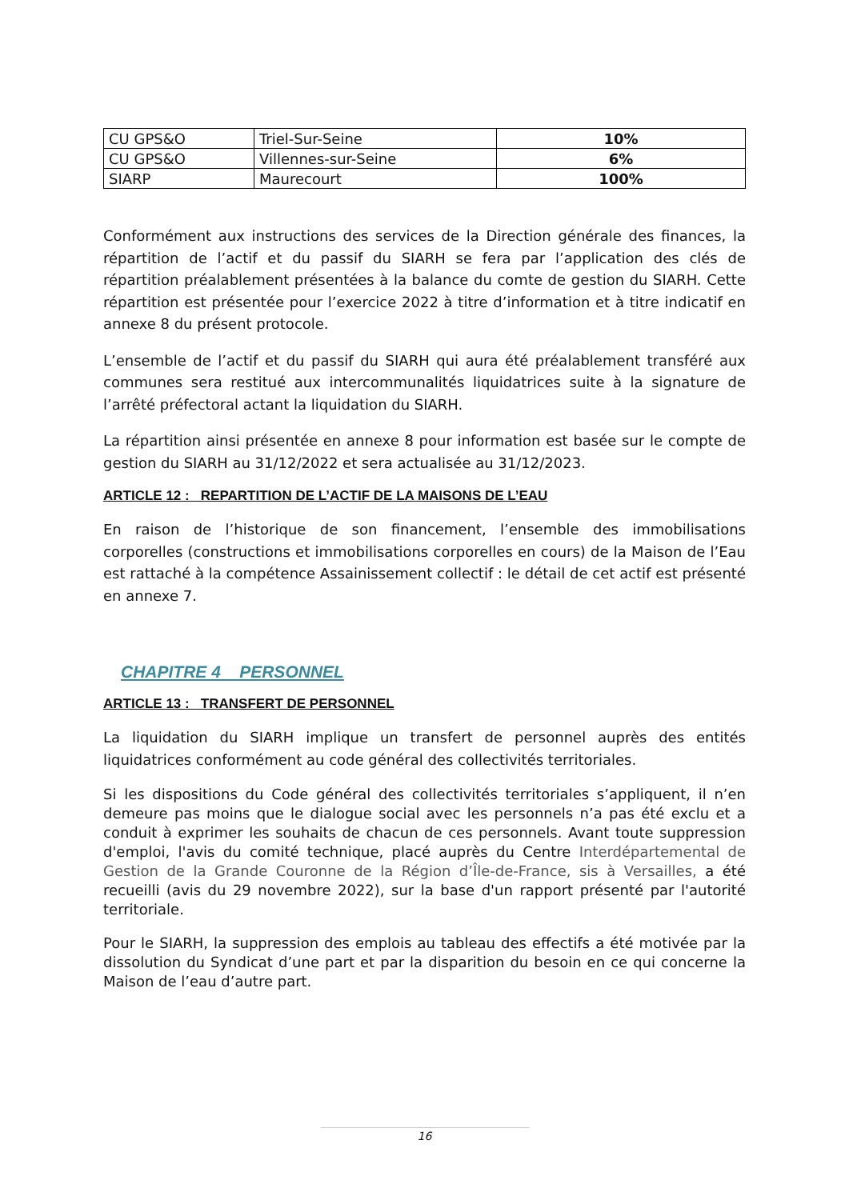| CU GPS&O | Triel-Sur-Seine | 10% |
| CU GPS&O | Villennes-sur-Seine | 6% |
| SIARP | Maurecourt | 100% |
Conformément aux instructions des services de la Direction générale des finances, la répartition de l’actif et du passif du SIARH se fera par l’application des clés de répartition préalablement présentées à la balance du comte de gestion du SIARH. Cette répartition est présentée pour l’exercice 2022 à titre d’information et à titre indicatif en annexe 8 du présent protocole.
L’ensemble de l’actif et du passif du SIARH qui aura été préalablement transféré aux communes sera restitué aux intercommunalités liquidatrices suite à la signature de l’arrêté préfectoral actant la liquidation du SIARH.
La répartition ainsi présentée en annexe 8 pour information est basée sur le compte de gestion du SIARH au 31/12/2022 et sera actualisée au 31/12/2023.
ARTICLE 12 : REPARTITION DE L’ACTIF DE LA MAISONS DE L’EAU
En raison de l’historique de son financement, l’ensemble des immobilisations corporelles (constructions et immobilisations corporelles en cours) de la Maison de l’Eau est rattaché à la compétence Assainissement collectif : le détail de cet actif est présenté en annexe 7.
CHAPITRE 4 PERSONNEL
ARTICLE 13 : TRANSFERT DE PERSONNEL
La liquidation du SIARH implique un transfert de personnel auprès des entités liquidatrices conformément au code général des collectivités territoriales.
Si les dispositions du Code général des collectivités territoriales s’appliquent, il n’en demeure pas moins que le dialogue social avec les personnels n’a pas été exclu et a conduit à exprimer les souhaits de chacun de ces personnels. Avant toute suppression d'emploi, l'avis du comité technique, placé auprès du Centre Interdépartemental de Gestion de la Grande Couronne de la Région d’Île-de-France, sis à Versailles, a été recueilli (avis du 29 novembre 2022), sur la base d'un rapport présenté par l'autorité territoriale.
Pour le SIARH, la suppression des emplois au tableau des effectifs a été motivée par la dissolution du Syndicat d’une part et par la disparition du besoin en ce qui concerne la Maison de l’eau d’autre part.
16